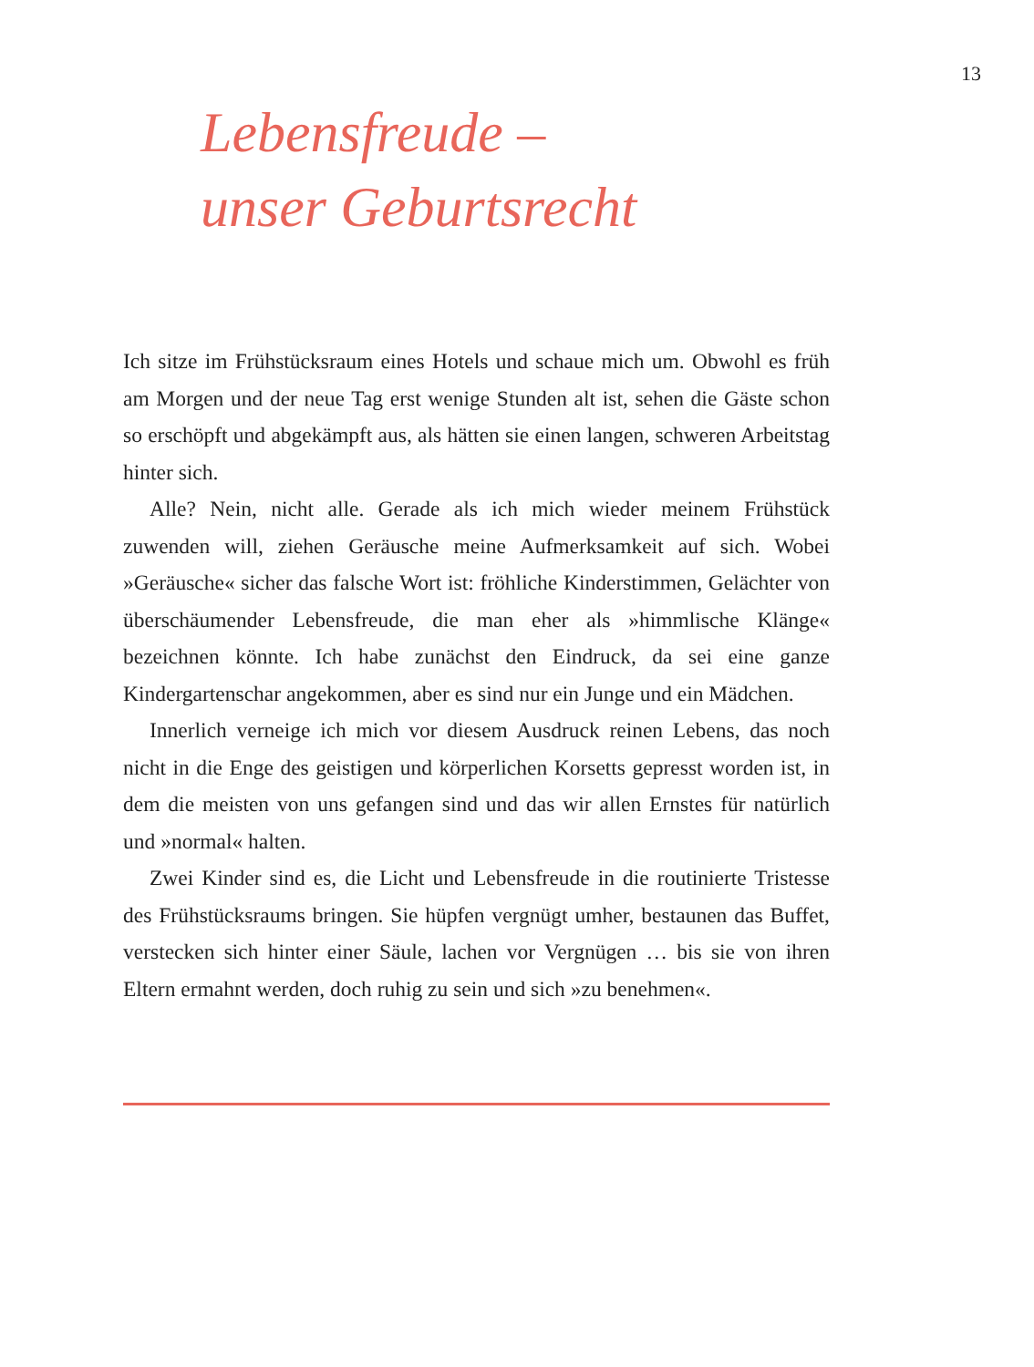13
Lebensfreude –
unser Geburtsrecht
Ich sitze im Frühstücksraum eines Hotels und schaue mich um. Obwohl es früh am Morgen und der neue Tag erst wenige Stunden alt ist, sehen die Gäste schon so erschöpft und abgekämpft aus, als hätten sie einen langen, schweren Arbeitstag hinter sich.
Alle? Nein, nicht alle. Gerade als ich mich wieder meinem Frühstück zuwenden will, ziehen Geräusche meine Aufmerksamkeit auf sich. Wobei »Geräusche« sicher das falsche Wort ist: fröhliche Kinderstimmen, Gelächter von überschäumender Lebensfreude, die man eher als »himmlische Klänge« bezeichnen könnte. Ich habe zunächst den Eindruck, da sei eine ganze Kindergartenschar angekommen, aber es sind nur ein Junge und ein Mädchen.
Innerlich verneige ich mich vor diesem Ausdruck reinen Lebens, das noch nicht in die Enge des geistigen und körperlichen Korsetts gepresst worden ist, in dem die meisten von uns gefangen sind und das wir allen Ernstes für natürlich und »normal« halten.
Zwei Kinder sind es, die Licht und Lebensfreude in die routinierte Tristesse des Frühstücksraums bringen. Sie hüpfen vergnügt umher, bestaunen das Buffet, verstecken sich hinter einer Säule, lachen vor Vergnügen … bis sie von ihren Eltern ermahnt werden, doch ruhig zu sein und sich »zu benehmen«.